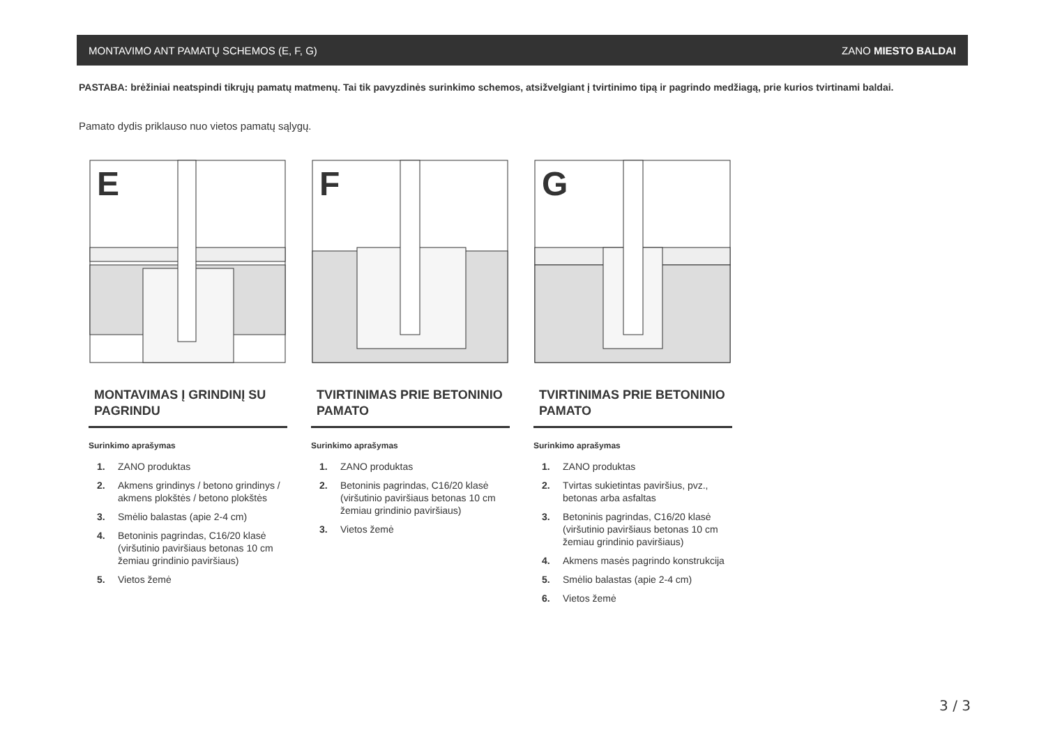MONTAVIMO ANT PAMATŲ SCHEMOS (E, F, G) ZANO MIESTO BALDAI
PASTABA: brėžiniai neatspindi tikrųjų pamatų matmenų. Tai tik pavyzdinės surinkimo schemos, atsižvelgiant į tvirtinimo tipą ir pagrindo medžiagą, prie kurios tvirtinami baldai.
Pamato dydis priklauso nuo vietos pamatų sąlygų.
E
MONTAVIMAS Į GRINDINĮ SU PAGRINDU
Surinkimo aprašymas
1. ZANO produktas
2. Akmens grindinys / betono grindinys / akmens plokštės / betono plokštės
3. Smėlio balastas (apie 2-4 cm)
4. Betoninis pagrindas, C16/20 klasė (viršutinio paviršiaus betonas 10 cm žemiau grindinio paviršiaus)
5. Vietos žemė
F
TVIRTINIMAS PRIE BETONINIO PAMATO
Surinkimo aprašymas
1. ZANO produktas
2. Betoninis pagrindas, C16/20 klasė (viršutinio paviršiaus betonas 10 cm žemiau grindinio paviršiaus)
3. Vietos žemė
G
TVIRTINIMAS PRIE BETONINIO PAMATO
Surinkimo aprašymas
1. ZANO produktas
2. Tvirtas sukietintas paviršius, pvz., betonas arba asfaltas
3. Betoninis pagrindas, C16/20 klasė (viršutinio paviršiaus betonas 10 cm žemiau grindinio paviršiaus)
4. Akmens masės pagrindo konstrukcija
5. Smėlio balastas (apie 2-4 cm)
6. Vietos žemė
3 / 3